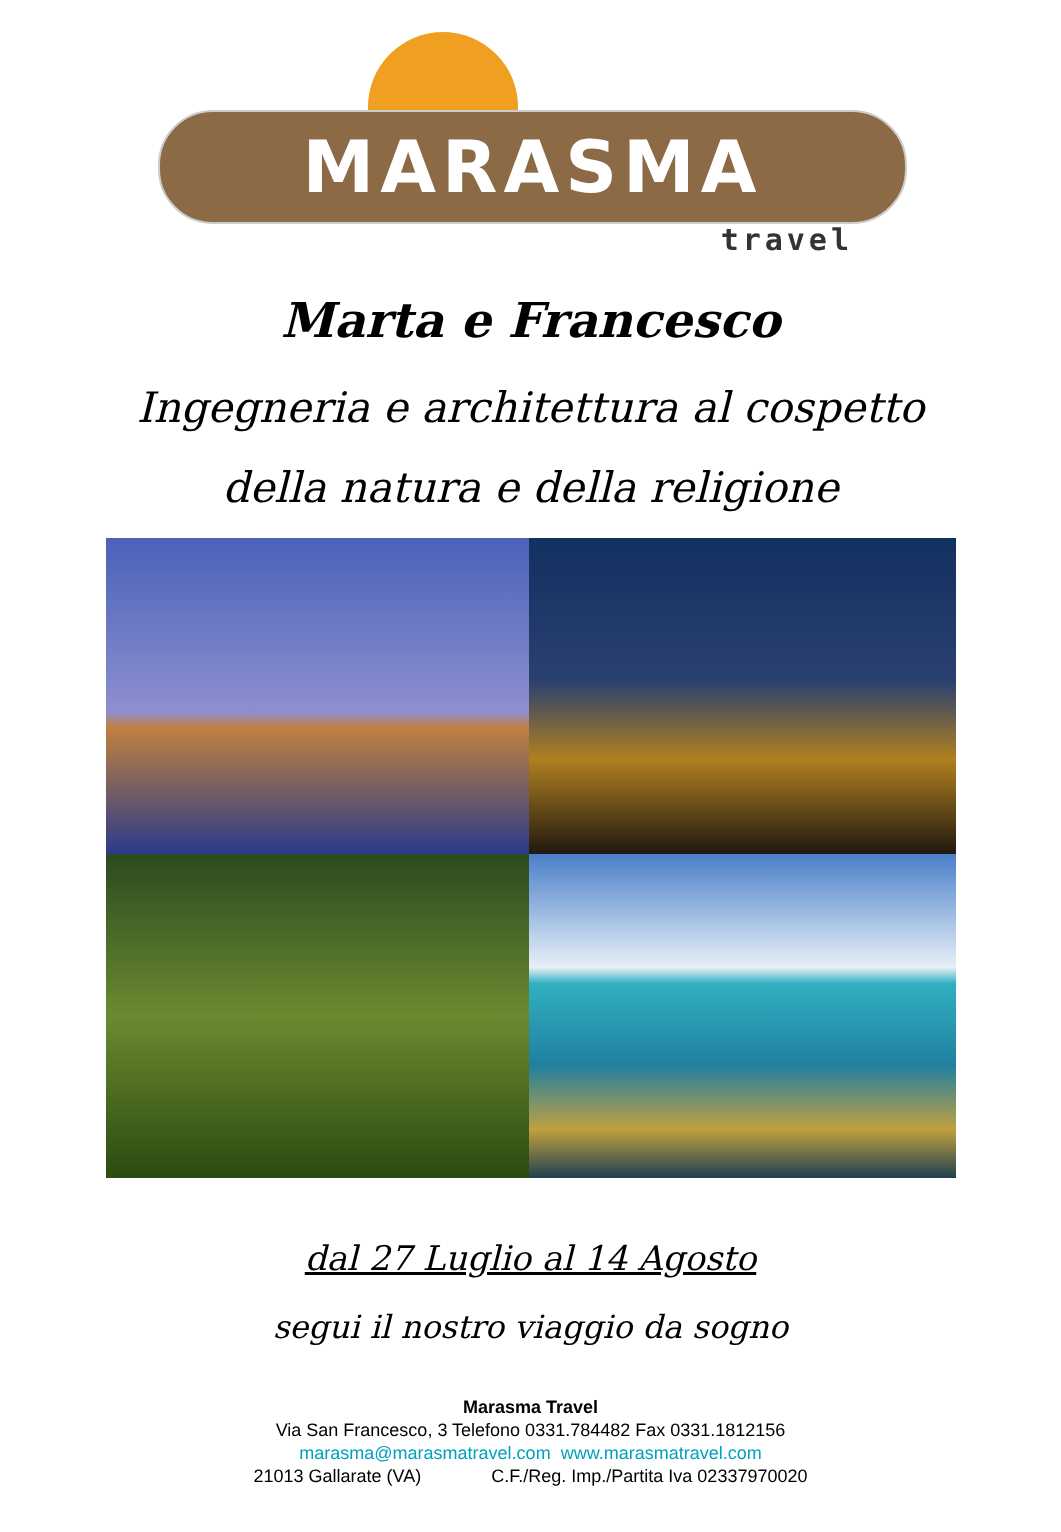MARASMA
travel
Marta e Francesco
Ingegneria e architettura al cospetto
della natura e della religione
dal 27 Luglio al 14 Agosto
segui il nostro viaggio da sogno
Marasma Travel
Via San Francesco, 3 Telefono 0331.784482 Fax 0331.1812156
marasma@marasmatravel.com www.marasmatravel.com
21013 Gallarate (VA) C.F./Reg. Imp./Partita Iva 02337970020